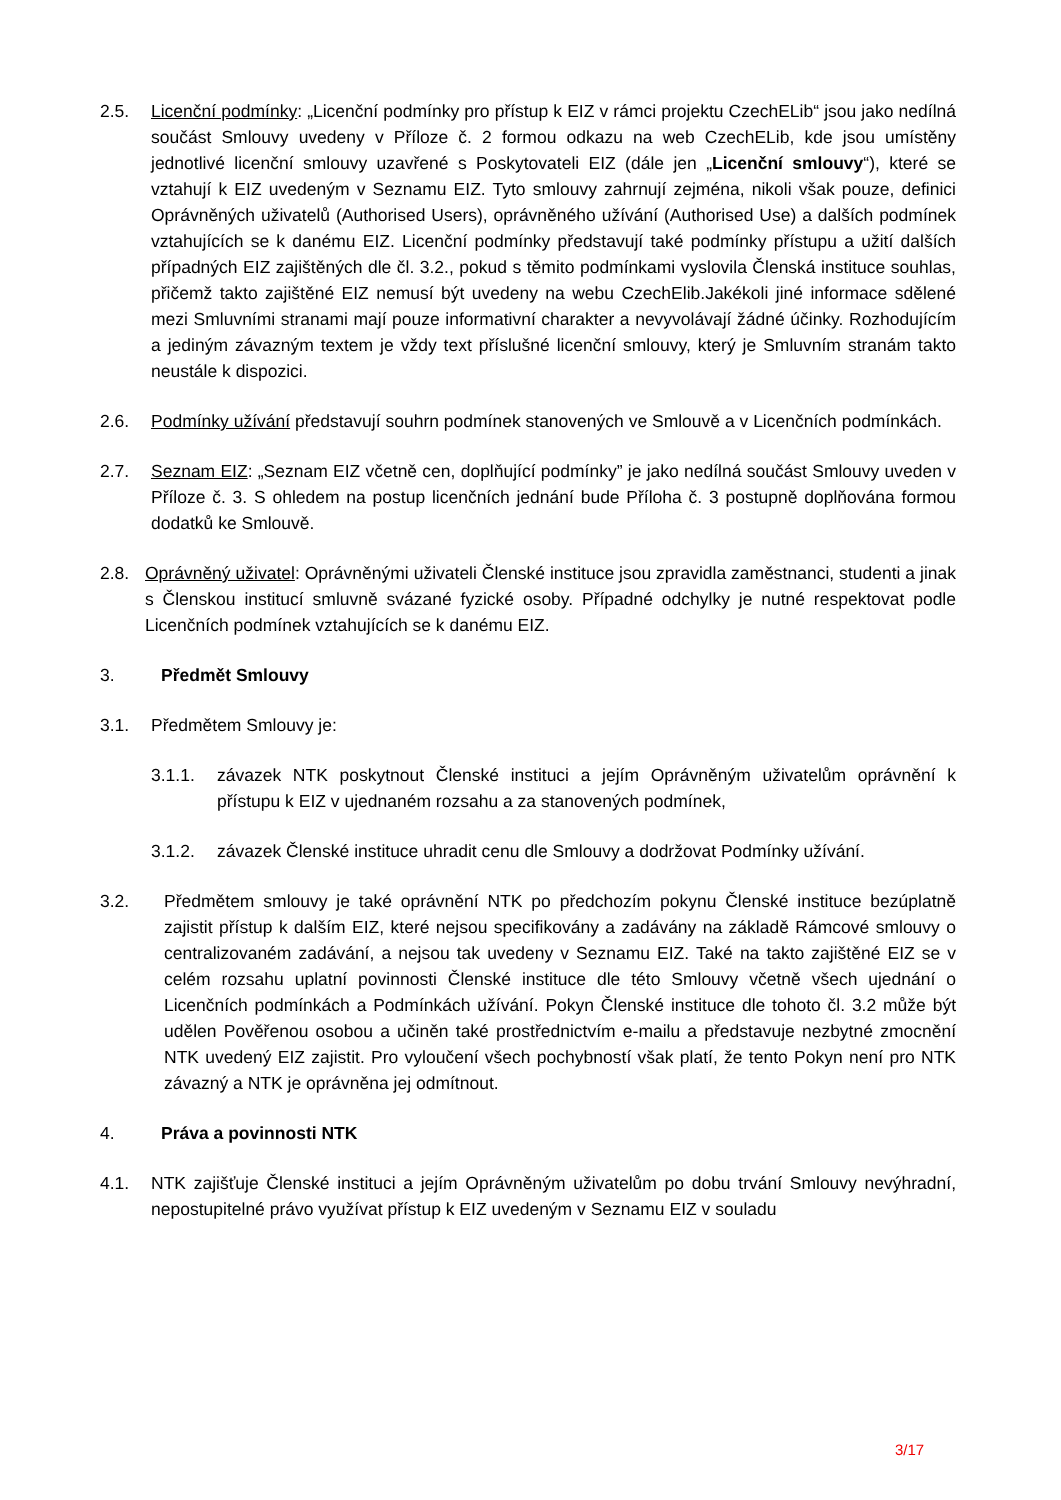2.5. Licenční podmínky: „Licenční podmínky pro přístup k EIZ v rámci projektu CzechELib“ jsou jako nedílná součást Smlouvy uvedeny v Příloze č. 2 formou odkazu na web CzechELib, kde jsou umístěny jednotlivé licenční smlouvy uzavřené s Poskytovateli EIZ (dále jen „Licenční smlouvy“), které se vztahují k EIZ uvedeným v Seznamu EIZ. Tyto smlouvy zahrnují zejména, nikoli však pouze, definici Oprávněných uživatelů (Authorised Users), oprávněného užívání (Authorised Use) a dalších podmínek vztahujících se k danému EIZ. Licenční podmínky představují také podmínky přístupu a užití dalších případných EIZ zajištěných dle čl. 3.2., pokud s těmito podmínkami vyslovila Členská instituce souhlas, přičemž takto zajištěné EIZ nemusí být uvedeny na webu CzechElib.Jakékoli jiné informace sdělené mezi Smluvními stranami mají pouze informativní charakter a nevyvolávají žádné účinky. Rozhodujícím a jediným závazným textem je vždy text příslušné licenční smlouvy, který je Smluvním stranám takto neustále k dispozici.
2.6. Podmínky užívání představují souhrn podmínek stanovených ve Smlouvě a v Licenčních podmínkách.
2.7. Seznam EIZ: „Seznam EIZ včetně cen, doplňující podmínky” je jako nedílná součást Smlouvy uveden v Příloze č. 3. S ohledem na postup licenčních jednání bude Příloha č. 3 postupně doplňována formou dodatků ke Smlouvě.
2.8. Oprávněný uživatel: Oprávněnými uživateli Členské instituce jsou zpravidla zaměstnanci, studenti a jinak s Členskou institucí smluvně svázané fyzické osoby. Případné odchylky je nutné respektovat podle Licenčních podmínek vztahujících se k danému EIZ.
3. Předmět Smlouvy
3.1. Předmětem Smlouvy je:
3.1.1. závazek NTK poskytnout Členské instituci a jejím Oprávněným uživatelům oprávnění k přístupu k EIZ v ujednaném rozsahu a za stanovených podmínek,
3.1.2. závazek Členské instituce uhradit cenu dle Smlouvy a dodržovat Podmínky užívání.
3.2. Předmětem smlouvy je také oprávnění NTK po předchozím pokynu Členské instituce bezúplatně zajistit přístup k dalším EIZ, které nejsou specifikovány a zadávány na základě Rámcové smlouvy o centralizovaném zadávání, a nejsou tak uvedeny v Seznamu EIZ. Také na takto zajištěné EIZ se v celém rozsahu uplatní povinnosti Členské instituce dle této Smlouvy včetně všech ujednání o Licenčních podmínkách a Podmínkách užívání. Pokyn Členské instituce dle tohoto čl. 3.2 může být udělen Pověřenou osobou a učiněn také prostřednictvím e-mailu a představuje nezbytné zmocnění NTK uvedený EIZ zajistit. Pro vyloučení všech pochybností však platí, že tento Pokyn není pro NTK závazný a NTK je oprávněna jej odmítnout.
4. Práva a povinnosti NTK
4.1. NTK zajišťuje Členské instituci a jejím Oprávněným uživatelům po dobu trvání Smlouvy nevýhradní, nepostupitelné právo využívat přístup k EIZ uvedeným v Seznamu EIZ v souladu
3/17